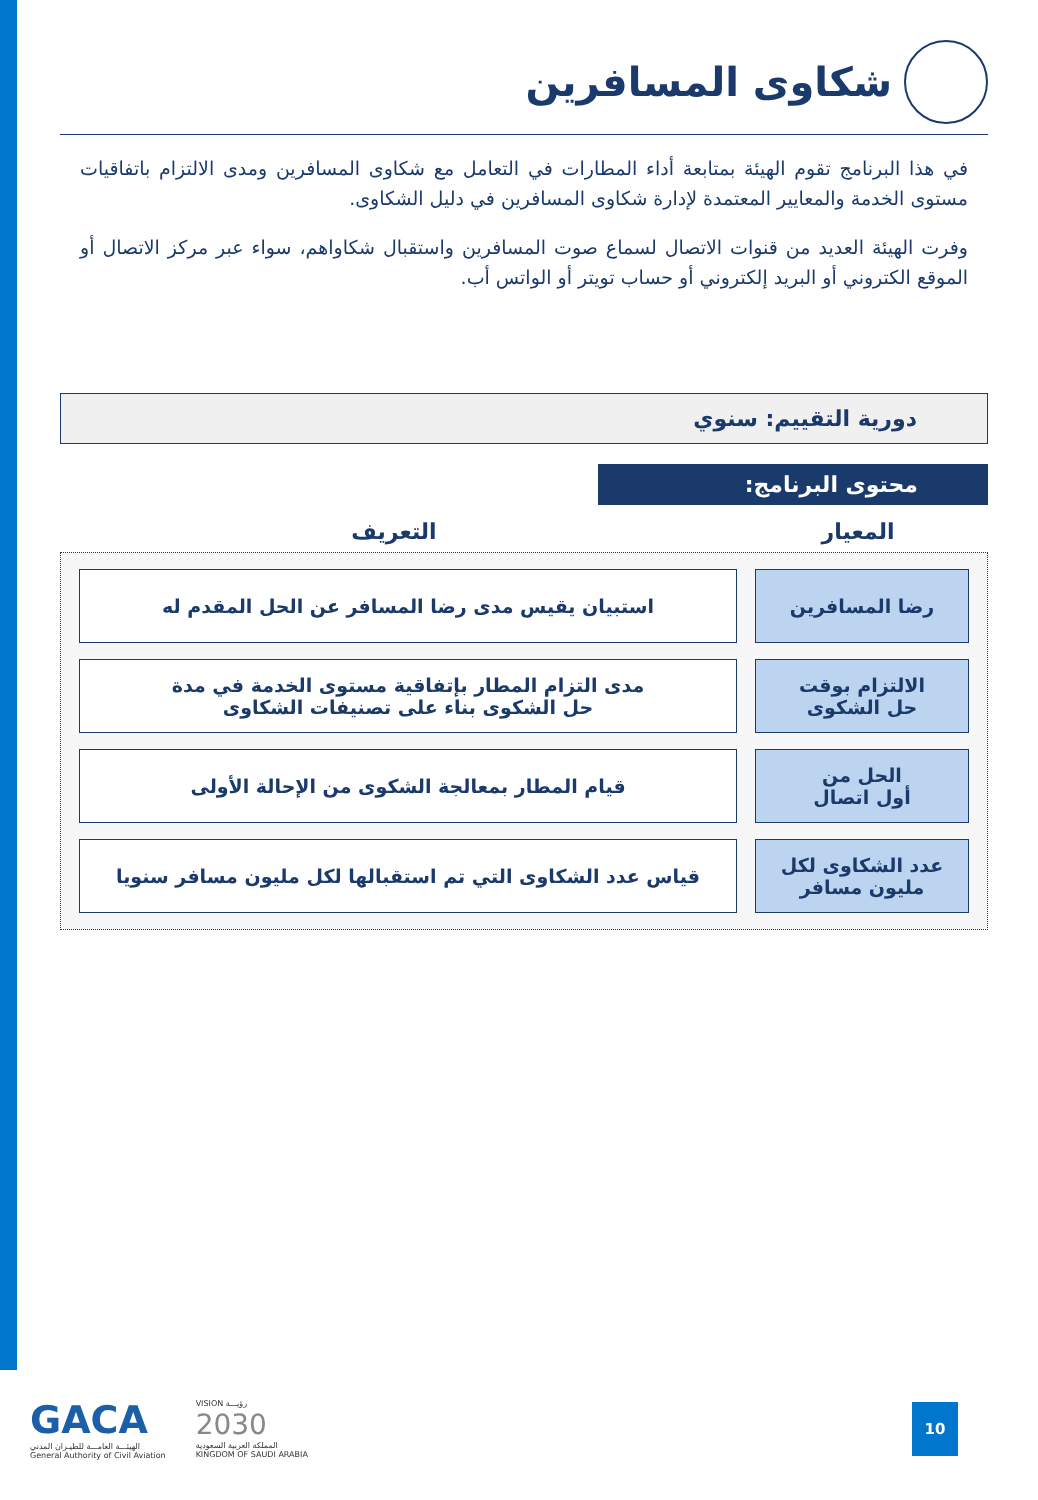شكاوى المسافرين
في هذا البرنامج تقوم الهيئة بمتابعة أداء المطارات في التعامل مع شكاوى المسافرين ومدى الالتزام باتفاقيات مستوى الخدمة والمعايير المعتمدة لإدارة شكاوى المسافرين في دليل الشكاوى.
وفرت الهيئة العديد من قنوات الاتصال لسماع صوت المسافرين واستقبال شكاواهم، سواء عبر مركز الاتصال أو الموقع الكتروني أو البريد إلكتروني أو حساب تويتر أو الواتس أب.
دورية التقييم: سنوي
محتوى البرنامج:
المعيار التعريف
| رضا المسافرين | استبيان يقيس مدى رضا المسافر عن الحل المقدم له |
| الالتزام بوقت حل الشكوى | مدى التزام المطار بإتفاقية مستوى الخدمة في مدة حل الشكوى بناء على تصنيفات الشكاوى |
| الحل من أول اتصال | قيام المطار بمعالجة الشكوى من الإحالة الأولى |
| عدد الشكاوى لكل مليون مسافر | قياس عدد الشكاوى التي تم استقبالها لكل مليون مسافر سنويا |
GACA
الهيئـــة العامـــة للطيـران المدني
General Authority of Civil Aviation
VISION رؤيـــة
2030
المملكة العربية السعودية
KINGDOM OF SAUDI ARABIA
10